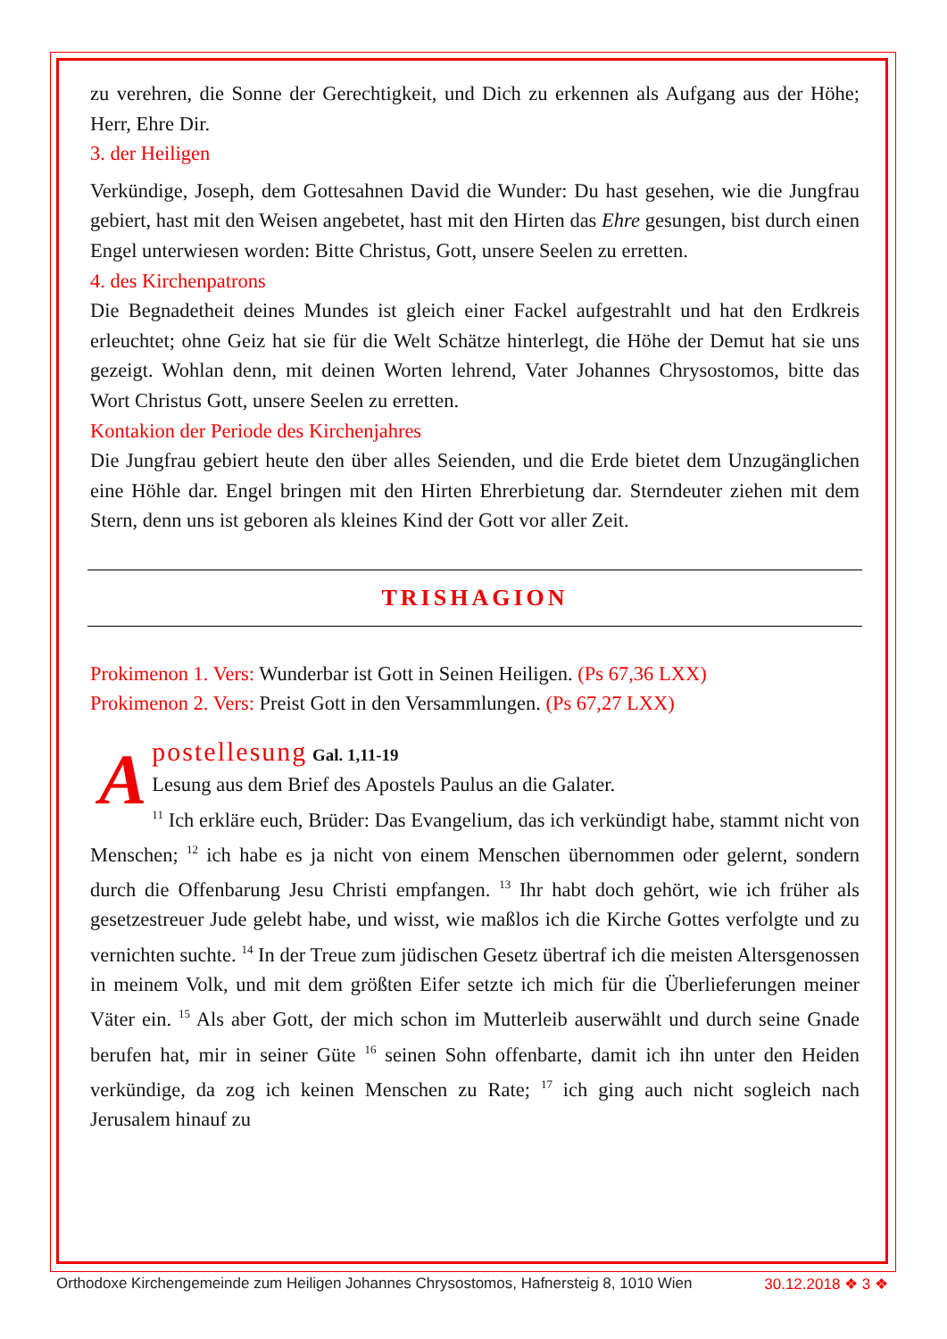zu verehren, die Sonne der Gerechtigkeit, und Dich zu erkennen als Aufgang aus der Höhe; Herr, Ehre Dir.
3. der Heiligen
Verkündige, Joseph, dem Gottesahnen David die Wunder: Du hast gesehen, wie die Jungfrau gebiert, hast mit den Weisen angebetet, hast mit den Hirten das Ehre gesungen, bist durch einen Engel unterwiesen worden: Bitte Christus, Gott, unsere Seelen zu erretten.
4. des Kirchenpatrons
Die Begnadetheit deines Mundes ist gleich einer Fackel aufgestrahlt und hat den Erdkreis erleuchtet; ohne Geiz hat sie für die Welt Schätze hinterlegt, die Höhe der Demut hat sie uns gezeigt. Wohlan denn, mit deinen Worten lehrend, Vater Johannes Chrysostomos, bitte das Wort Christus Gott, unsere Seelen zu erretten.
Kontakion der Periode des Kirchenjahres
Die Jungfrau gebiert heute den über alles Seienden, und die Erde bietet dem Unzugänglichen eine Höhle dar. Engel bringen mit den Hirten Ehrerbietung dar. Sterndeuter ziehen mit dem Stern, denn uns ist geboren als kleines Kind der Gott vor aller Zeit.
TRISHAGION
Prokimenon 1. Vers: Wunderbar ist Gott in Seinen Heiligen. (Ps 67,36 LXX)
Prokimenon 2. Vers: Preist Gott in den Versammlungen. (Ps 67,27 LXX)
A
postellesung Gal. 1,11-19
Lesung aus dem Brief des Apostels Paulus an die Galater.
<sup>11</sup> Ich erkläre euch, Brüder: Das Evangelium, das ich verkündigt habe, stammt nicht von Menschen; <sup>12</sup> ich habe es ja nicht von einem Menschen übernommen oder gelernt, sondern durch die Offenbarung Jesu Christi empfangen. <sup>13</sup> Ihr habt doch gehört, wie ich früher als gesetzestreuer Jude gelebt habe, und wisst, wie maßlos ich die Kirche Gottes verfolgte und zu vernichten suchte. <sup>14</sup> In der Treue zum jüdischen Gesetz übertraf ich die meisten Altersgenossen in meinem Volk, und mit dem größten Eifer setzte ich mich für die Überlieferungen meiner Väter ein. <sup>15</sup> Als aber Gott, der mich schon im Mutterleib auserwählt und durch seine Gnade berufen hat, mir in seiner Güte <sup>16</sup> seinen Sohn offenbarte, damit ich ihn unter den Heiden verkündige, da zog ich keinen Menschen zu Rate; <sup>17</sup> ich ging auch nicht sogleich nach Jerusalem hinauf zu
Orthodoxe Kirchengemeinde zum Heiligen Johannes Chrysostomos, Hafnersteig 8, 1010 Wien 30.12.2018 ❖ 3 ❖